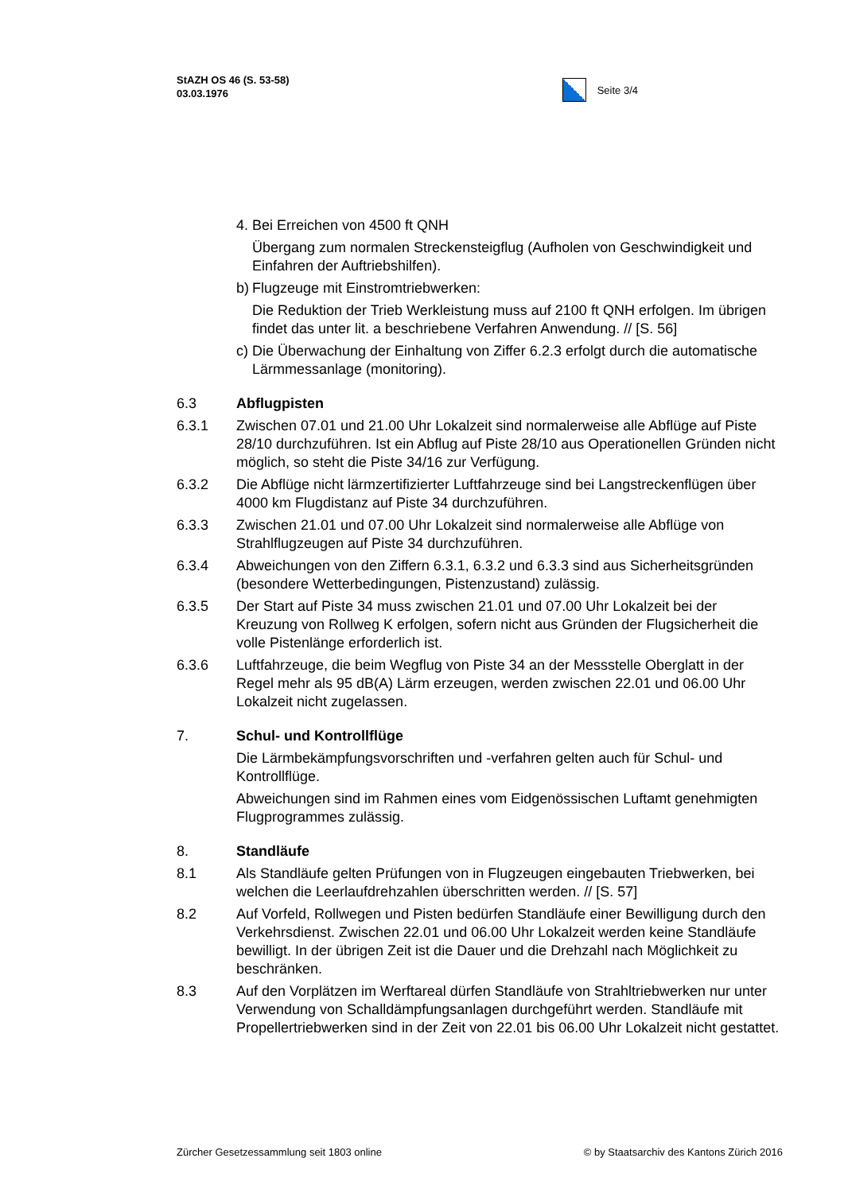StAZH OS 46 (S. 53-58)
03.03.1976
Seite 3/4
4. Bei Erreichen von 4500 ft QNH
Übergang zum normalen Streckensteigflug (Aufholen von Geschwindigkeit und Einfahren der Auftriebshilfen).
b) Flugzeuge mit Einstromtriebwerken:
Die Reduktion der Trieb Werkleistung muss auf 2100 ft QNH erfolgen. Im übrigen findet das unter lit. a beschriebene Verfahren Anwendung. // [S. 56]
c) Die Überwachung der Einhaltung von Ziffer 6.2.3 erfolgt durch die automatische Lärmmessanlage (monitoring).
6.3 Abflugpisten
6.3.1 Zwischen 07.01 und 21.00 Uhr Lokalzeit sind normalerweise alle Abflüge auf Piste 28/10 durchzuführen. Ist ein Abflug auf Piste 28/10 aus Operationellen Gründen nicht möglich, so steht die Piste 34/16 zur Verfügung.
6.3.2 Die Abflüge nicht lärmzertifizierter Luftfahrzeuge sind bei Langstreckenflügen über 4000 km Flugdistanz auf Piste 34 durchzuführen.
6.3.3 Zwischen 21.01 und 07.00 Uhr Lokalzeit sind normalerweise alle Abflüge von Strahlflugzeugen auf Piste 34 durchzuführen.
6.3.4 Abweichungen von den Ziffern 6.3.1, 6.3.2 und 6.3.3 sind aus Sicherheitsgründen (besondere Wetterbedingungen, Pistenzustand) zulässig.
6.3.5 Der Start auf Piste 34 muss zwischen 21.01 und 07.00 Uhr Lokalzeit bei der Kreuzung von Rollweg K erfolgen, sofern nicht aus Gründen der Flugsicherheit die volle Pistenlänge erforderlich ist.
6.3.6 Luftfahrzeuge, die beim Wegflug von Piste 34 an der Messstelle Oberglatt in der Regel mehr als 95 dB(A) Lärm erzeugen, werden zwischen 22.01 und 06.00 Uhr Lokalzeit nicht zugelassen.
7. Schul- und Kontrollflüge
Die Lärmbekämpfungsvorschriften und -verfahren gelten auch für Schul- und Kontrollflüge.
Abweichungen sind im Rahmen eines vom Eidgenössischen Luftamt genehmigten Flugprogrammes zulässig.
8. Standläufe
8.1 Als Standläufe gelten Prüfungen von in Flugzeugen eingebauten Triebwerken, bei welchen die Leerlaufdrehzahlen überschritten werden. // [S. 57]
8.2 Auf Vorfeld, Rollwegen und Pisten bedürfen Standläufe einer Bewilligung durch den Verkehrsdienst. Zwischen 22.01 und 06.00 Uhr Lokalzeit werden keine Standläufe bewilligt. In der übrigen Zeit ist die Dauer und die Drehzahl nach Möglichkeit zu beschränken.
8.3 Auf den Vorplätzen im Werftareal dürfen Standläufe von Strahltriebwerken nur unter Verwendung von Schalldämpfungsanlagen durchgeführt werden. Standläufe mit Propellertriebwerken sind in der Zeit von 22.01 bis 06.00 Uhr Lokalzeit nicht gestattet.
Zürcher Gesetzessammlung seit 1803 online © by Staatsarchiv des Kantons Zürich 2016